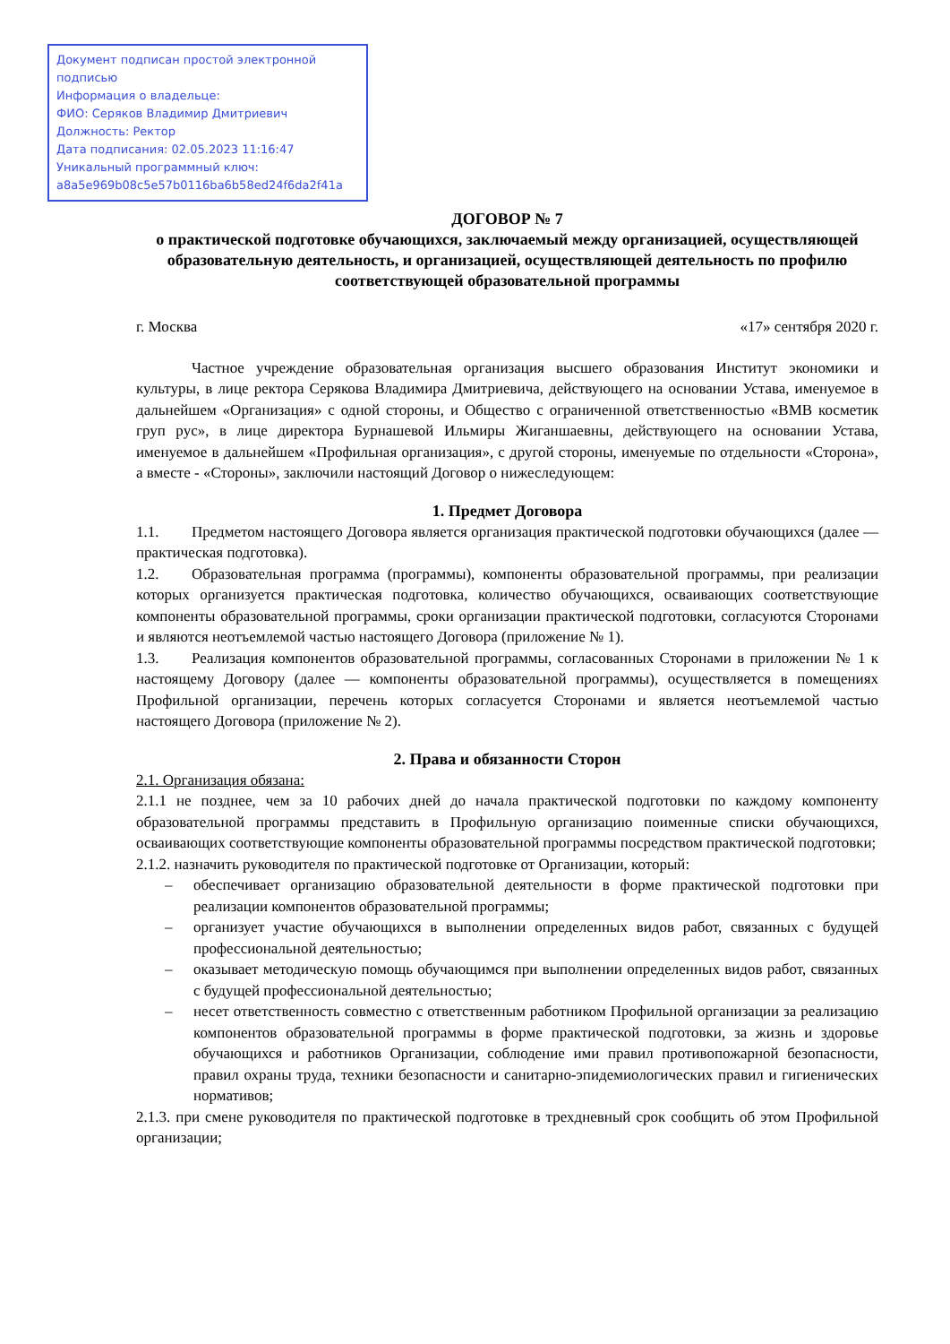Документ подписан простой электронной подписью
Информация о владельце:
ФИО: Серяков Владимир Дмитриевич
Должность: Ректор
Дата подписания: 02.05.2023 11:16:47
Уникальный программный ключ:
a8a5e969b08c5e57b0116ba6b58ed24f6da2f41a
ДОГОВОР № 7
о практической подготовке обучающихся, заключаемый между организацией, осуществляющей образовательную деятельность, и организацией, осуществляющей деятельность по профилю соответствующей образовательной программы
г. Москва «17» сентября 2020 г.
Частное учреждение образовательная организация высшего образования Институт экономики и культуры, в лице ректора Серякова Владимира Дмитриевича, действующего на основании Устава, именуемое в дальнейшем «Организация» с одной стороны, и Общество с ограниченной ответственностью «ВМВ косметик груп рус», в лице директора Бурнашевой Ильмиры Жиганшаевны, действующего на основании Устава, именуемое в дальнейшем «Профильная организация», с другой стороны, именуемые по отдельности «Сторона», а вместе - «Стороны», заключили настоящий Договор о нижеследующем:
1. Предмет Договора
1.1. Предметом настоящего Договора является организация практической подготовки обучающихся (далее — практическая подготовка).
1.2. Образовательная программа (программы), компоненты образовательной программы, при реализации которых организуется практическая подготовка, количество обучающихся, осваивающих соответствующие компоненты образовательной программы, сроки организации практической подготовки, согласуются Сторонами и являются неотъемлемой частью настоящего Договора (приложение № 1).
1.3. Реализация компонентов образовательной программы, согласованных Сторонами в приложении № 1 к настоящему Договору (далее — компоненты образовательной программы), осуществляется в помещениях Профильной организации, перечень которых согласуется Сторонами и является неотъемлемой частью настоящего Договора (приложение № 2).
2. Права и обязанности Сторон
2.1. Организация обязана:
2.1.1 не позднее, чем за 10 рабочих дней до начала практической подготовки по каждому компоненту образовательной программы представить в Профильную организацию поименные списки обучающихся, осваивающих соответствующие компоненты образовательной программы посредством практической подготовки;
2.1.2. назначить руководителя по практической подготовке от Организации, который:
– обеспечивает организацию образовательной деятельности в форме практической подготовки при реализации компонентов образовательной программы;
– организует участие обучающихся в выполнении определенных видов работ, связанных с будущей профессиональной деятельностью;
– оказывает методическую помощь обучающимся при выполнении определенных видов работ, связанных с будущей профессиональной деятельностью;
– несет ответственность совместно с ответственным работником Профильной организации за реализацию компонентов образовательной программы в форме практической подготовки, за жизнь и здоровье обучающихся и работников Организации, соблюдение ими правил противопожарной безопасности, правил охраны труда, техники безопасности и санитарно-эпидемиологических правил и гигиенических нормативов;
2.1.3. при смене руководителя по практической подготовке в трехдневный срок сообщить об этом Профильной организации;